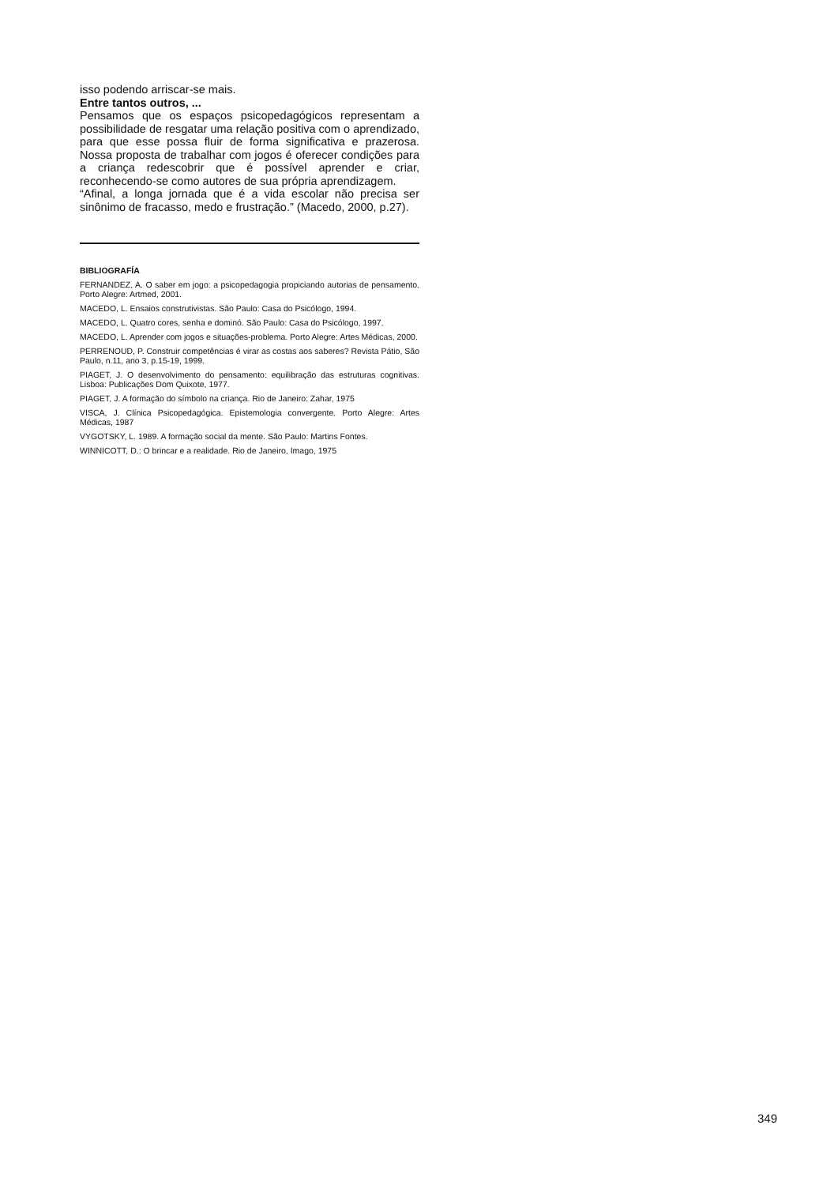isso podendo arriscar-se mais.
Entre tantos outros, ...
Pensamos que os espaços psicopedagógicos representam a possibilidade de resgatar uma relação positiva com o aprendizado, para que esse possa fluir de forma significativa e prazerosa. Nossa proposta de trabalhar com jogos é oferecer condições para a criança redescobrir que é possível aprender e criar, reconhecendo-se como autores de sua própria aprendizagem.
“Afinal, a longa jornada que é a vida escolar não precisa ser sinônimo de fracasso, medo e frustração.” (Macedo, 2000, p.27).
BIBLIOGRAFÍA
FERNANDEZ, A. O saber em jogo: a psicopedagogia propiciando autorias de pensamento. Porto Alegre: Artmed, 2001.
MACEDO, L. Ensaios construtivistas. São Paulo: Casa do Psicólogo, 1994.
MACEDO, L. Quatro cores, senha e dominó. São Paulo: Casa do Psicólogo, 1997.
MACEDO, L. Aprender com jogos e situações-problema. Porto Alegre: Artes Médicas, 2000.
PERRENOUD, P. Construir competências é virar as costas aos saberes? Revista Pátio, São Paulo, n.11, ano 3, p.15-19, 1999.
PIAGET, J. O desenvolvimento do pensamento: equilibração das estruturas cognitivas. Lisboa: Publicações Dom Quixote, 1977.
PIAGET, J. A formação do símbolo na criança. Rio de Janeiro: Zahar, 1975
VISCA, J. Clínica Psicopedagógica. Epistemologia convergente. Porto Alegre: Artes Médicas, 1987
VYGOTSKY, L. 1989. A formação social da mente. São Paulo: Martins Fontes.
WINNICOTT, D.: O brincar e a realidade. Rio de Janeiro, Imago, 1975
349